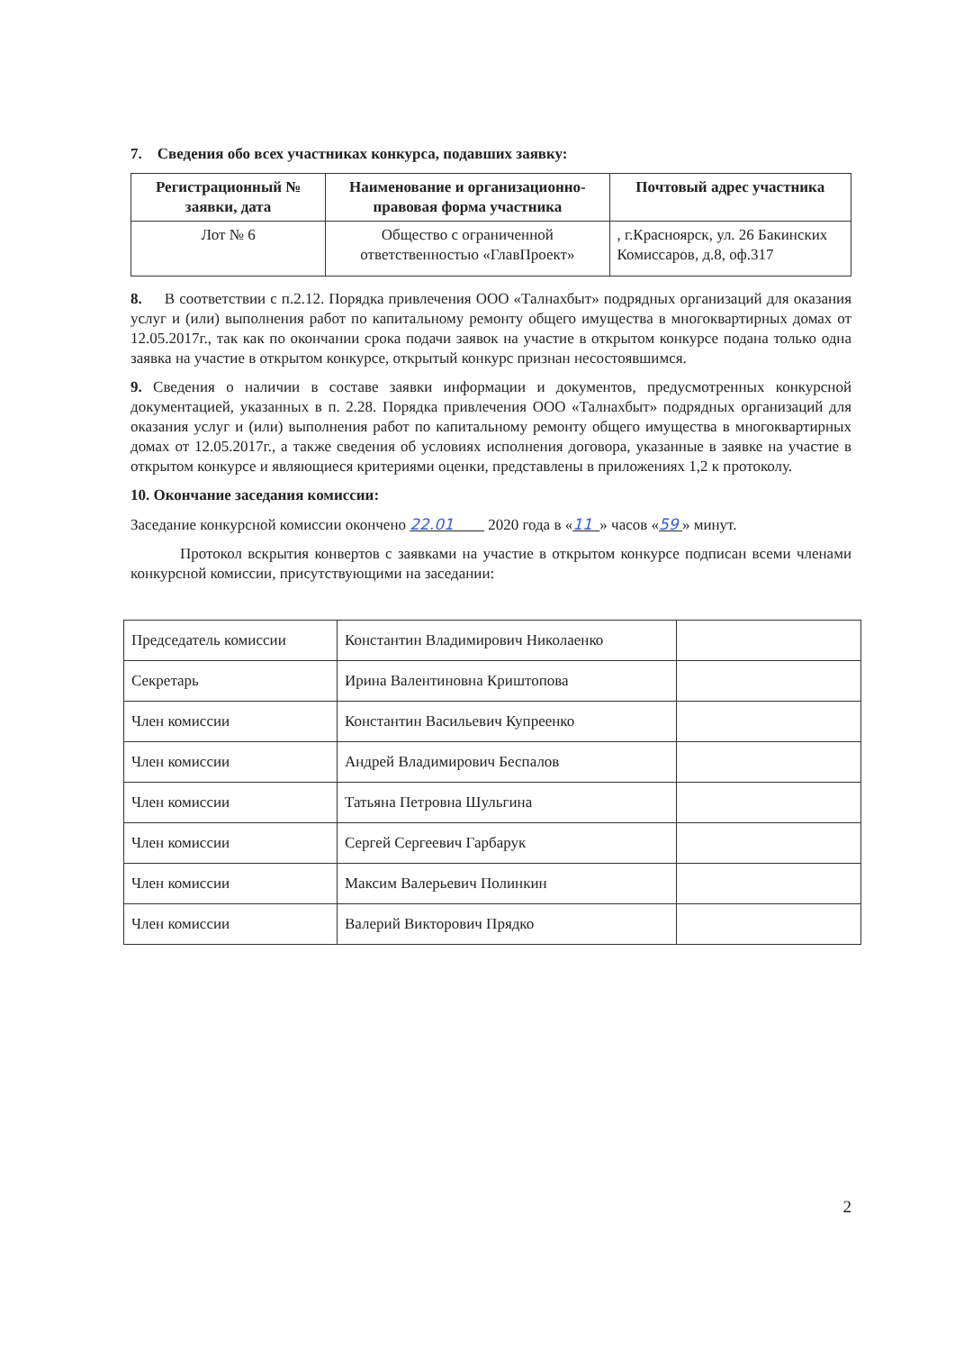7. Сведения обо всех участниках конкурса, подавших заявку:
| Регистрационный № заявки, дата | Наименование и организационно-правовая форма участника | Почтовый адрес участника |
| --- | --- | --- |
| Лот № 6 | Общество с ограниченной ответственностью «ГлавПроект» | , г.Красноярск, ул. 26 Бакинских Комиссаров, д.8, оф.317 |
8. В соответствии с п.2.12. Порядка привлечения ООО «Талнахбыт» подрядных организаций для оказания услуг и (или) выполнения работ по капитальному ремонту общего имущества в многоквартирных домах от 12.05.2017г., так как по окончании срока подачи заявок на участие в открытом конкурсе подана только одна заявка на участие в открытом конкурсе, открытый конкурс признан несостоявшимся.
9. Сведения о наличии в составе заявки информации и документов, предусмотренных конкурсной документацией, указанных в п. 2.28. Порядка привлечения ООО «Талнахбыт» подрядных организаций для оказания услуг и (или) выполнения работ по капитальному ремонту общего имущества в многоквартирных домах от 12.05.2017г., а также сведения об условиях исполнения договора, указанные в заявке на участие в открытом конкурсе и являющиеся критериями оценки, представлены в приложениях 1,2 к протоколу.
10. Окончание заседания комиссии:
Заседание конкурсной комиссии окончено 22.01 2020 года в «11 » часов «59 » минут.
Протокол вскрытия конвертов с заявками на участие в открытом конкурсе подписан всеми членами конкурсной комиссии, присутствующими на заседании:
| Председатель комиссии | Константин Владимирович Николаенко | |
| Секретарь | Ирина Валентиновна Криштопова | |
| Член комиссии | Константин Васильевич Купреенко | |
| Член комиссии | Андрей Владимирович Беспалов | |
| Член комиссии | Татьяна Петровна Шульгина | |
| Член комиссии | Сергей Сергеевич Гарбарук | |
| Член комиссии | Максим Валерьевич Полинкин | |
| Член комиссии | Валерий Викторович Прядко | |
2